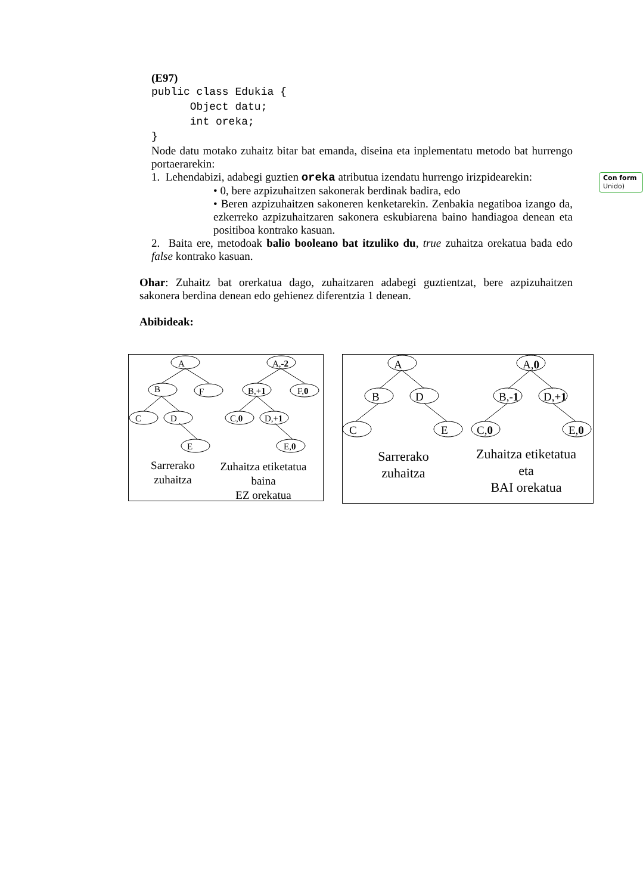(E97)
public class Edukia {
      Object datu;
      int oreka;
}
Node datu motako zuhaitz bitar bat emanda, diseina eta inplementatu metodo bat hurrengo portaerarekin:
1. Lehendabizi, adabegi guztien oreka atributua izendatu hurrengo irizpidearekin:
• 0, bere azpizuhaitzen sakonerak berdinak badira, edo
• Beren azpizuhaitzen sakoneren kenketarekin. Zenbakia negatiboa izango da, ezkerreko azpizuhaitzaren sakonera eskubiarena baino handiagoa denean eta positiboa kontrako kasuan.
2. Baita ere, metodoak balio booleano bat itzuliko du, true zuhaitza orekatua bada edo false kontrako kasuan.
Ohar: Zuhaitz bat orerkatua dago, zuhaitzaren adabegi guztientzat, bere azpizuhaitzen sakonera berdina denean edo gehienez diferentzia 1 denean.
Abibideak:
Con form Unido)
A
B
F
C
D
E
A,-2
B,+1
F,0
C,0
D,+1
E,0
Sarrerako
zuhaitza
Zuhaitza etiketatua
baina
EZ orekatua
A
B
D
C
E
A,0
B,-1
D,+1
C,0
E,0
Sarrerako
zuhaitza
Zuhaitza etiketatua
eta
BAI orekatua